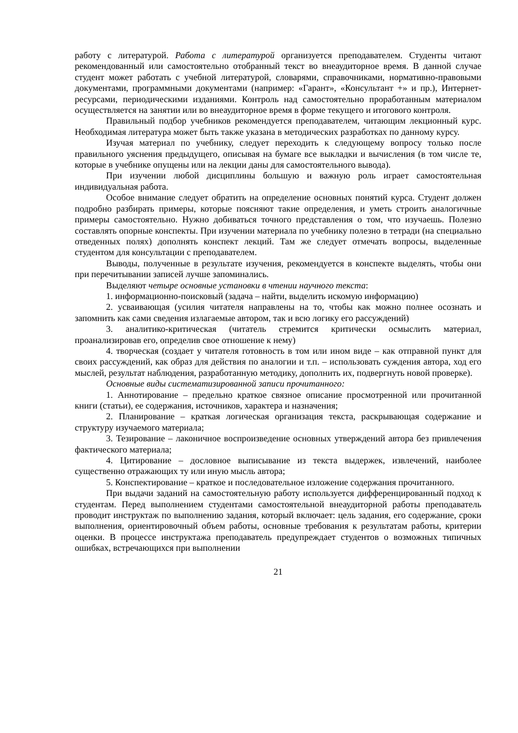работу с литературой. Работа с литературой организуется преподавателем. Студенты читают рекомендованный или самостоятельно отобранный текст во внеаудиторное время. В данной случае студент может работать с учебной литературой, словарями, справочниками, нормативно-правовыми документами, программными документами (например: «Гарант», «Консультант +» и пр.), Интернет-ресурсами, периодическими изданиями. Контроль над самостоятельно проработанным материалом осуществляется на занятии или во внеаудиторное время в форме текущего и итогового контроля.
Правильный подбор учебников рекомендуется преподавателем, читающим лекционный курс. Необходимая литература может быть также указана в методических разработках по данному курсу.
Изучая материал по учебнику, следует переходить к следующему вопросу только после правильного уяснения предыдущего, описывая на бумаге все выкладки и вычисления (в том числе те, которые в учебнике опущены или на лекции даны для самостоятельного вывода).
При изучении любой дисциплины большую и важную роль играет самостоятельная индивидуальная работа.
Особое внимание следует обратить на определение основных понятий курса. Студент должен подробно разбирать примеры, которые поясняют такие определения, и уметь строить аналогичные примеры самостоятельно. Нужно добиваться точного представления о том, что изучаешь. Полезно составлять опорные конспекты. При изучении материала по учебнику полезно в тетради (на специально отведенных полях) дополнять конспект лекций. Там же следует отмечать вопросы, выделенные студентом для консультации с преподавателем.
Выводы, полученные в результате изучения, рекомендуется в конспекте выделять, чтобы они при перечитывании записей лучше запоминались.
Выделяют четыре основные установки в чтении научного текста:
1. информационно-поисковый (задача – найти, выделить искомую информацию)
2. усваивающая (усилия читателя направлены на то, чтобы как можно полнее осознать и запомнить как сами сведения излагаемые автором, так и всю логику его рассуждений)
3. аналитико-критическая (читатель стремится критически осмыслить материал, проанализировав его, определив свое отношение к нему)
4. творческая (создает у читателя готовность в том или ином виде – как отправной пункт для своих рассуждений, как образ для действия по аналогии и т.п. – использовать суждения автора, ход его мыслей, результат наблюдения, разработанную методику, дополнить их, подвергнуть новой проверке).
Основные виды систематизированной записи прочитанного:
1. Аннотирование – предельно краткое связное описание просмотренной или прочитанной книги (статьи), ее содержания, источников, характера и назначения;
2. Планирование – краткая логическая организация текста, раскрывающая содержание и структуру изучаемого материала;
3. Тезирование – лаконичное воспроизведение основных утверждений автора без привлечения фактического материала;
4. Цитирование – дословное выписывание из текста выдержек, извлечений, наиболее существенно отражающих ту или иную мысль автора;
5. Конспектирование – краткое и последовательное изложение содержания прочитанного.
При выдачи заданий на самостоятельную работу используется дифференцированный подход к студентам. Перед выполнением студентами самостоятельной внеаудиторной работы преподаватель проводит инструктаж по выполнению задания, который включает: цель задания, его содержание, сроки выполнения, ориентировочный объем работы, основные требования к результатам работы, критерии оценки. В процессе инструктажа преподаватель предупреждает студентов о возможных типичных ошибках, встречающихся при выполнении
21